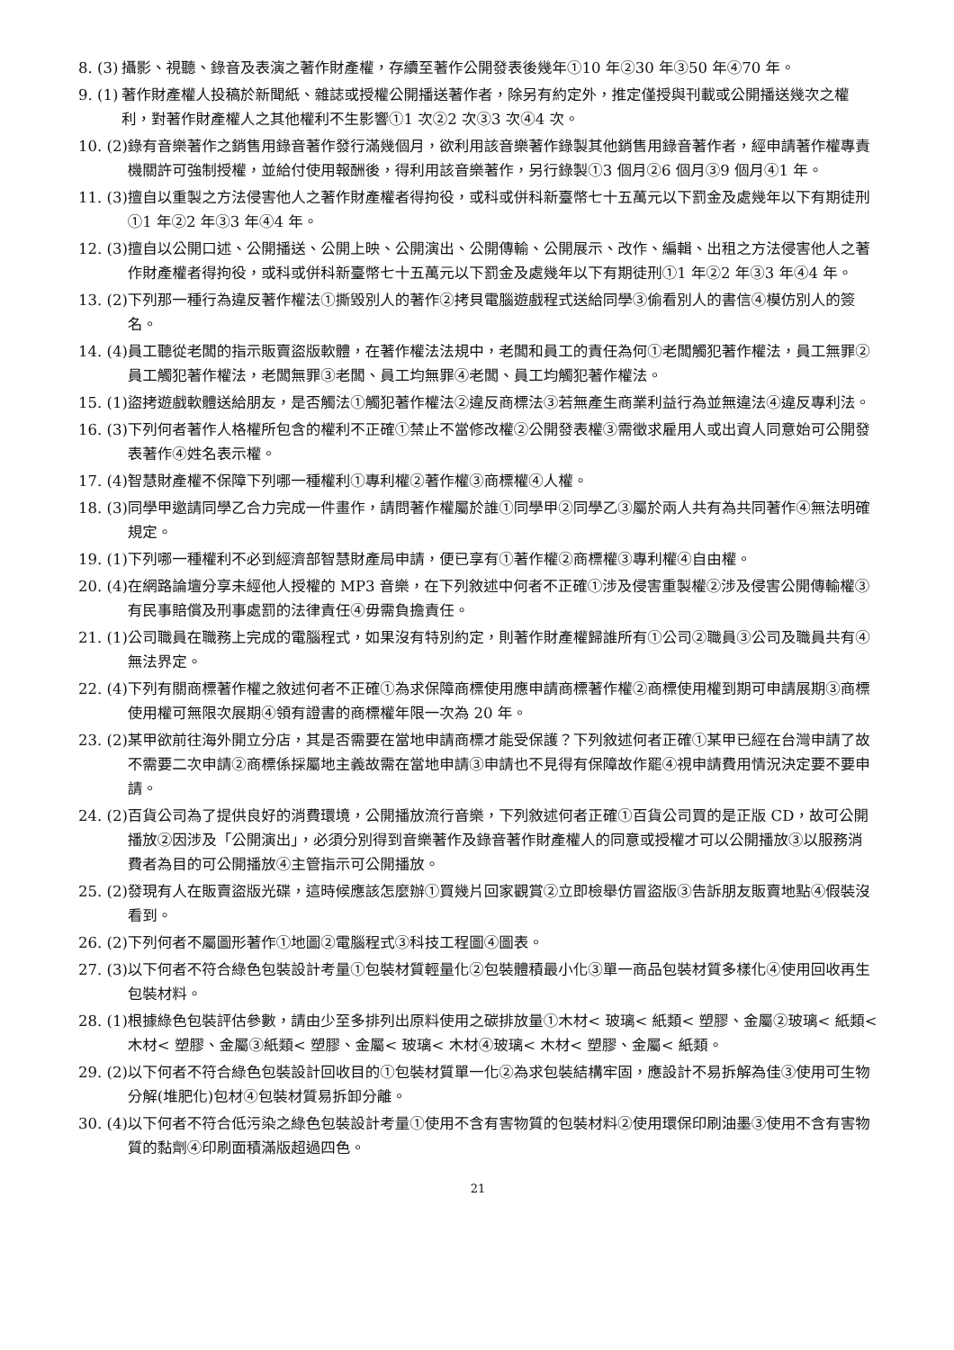8. (3) 攝影、視聽、錄音及表演之著作財產權，存續至著作公開發表後幾年①10 年②30 年③50 年④70 年。
9. (1) 著作財產權人投稿於新聞紙、雜誌或授權公開播送著作者，除另有約定外，推定僅授與刊載或公開播送幾次之權利，對著作財產權人之其他權利不生影響①1 次②2 次③3 次④4 次。
10. (2) 錄有音樂著作之銷售用錄音著作發行滿幾個月，欲利用該音樂著作錄製其他銷售用錄音著作者，經申請著作權專責機關許可強制授權，並給付使用報酬後，得利用該音樂著作，另行錄製①3 個月②6 個月③9 個月④1 年。
11. (3) 擅自以重製之方法侵害他人之著作財產權者得拘役，或科或併科新臺幣七十五萬元以下罰金及處幾年以下有期徒刑①1 年②2 年③3 年④4 年。
12. (3) 擅自以公開口述、公開播送、公開上映、公開演出、公開傳輸、公開展示、改作、編輯、出租之方法侵害他人之著作財產權者得拘役，或科或併科新臺幣七十五萬元以下罰金及處幾年以下有期徒刑①1 年②2 年③3 年④4 年。
13. (2) 下列那一種行為違反著作權法①撕毀別人的著作②拷貝電腦遊戲程式送給同學③偷看別人的書信④模仿別人的簽名。
14. (4) 員工聽從老闆的指示販賣盜版軟體，在著作權法法規中，老闆和員工的責任為何①老闆觸犯著作權法，員工無罪②員工觸犯著作權法，老闆無罪③老闆、員工均無罪④老闆、員工均觸犯著作權法。
15. (1) 盜拷遊戲軟體送給朋友，是否觸法①觸犯著作權法②違反商標法③若無產生商業利益行為並無違法④違反專利法。
16. (3) 下列何者著作人格權所包含的權利不正確①禁止不當修改權②公開發表權③需徵求雇用人或出資人同意始可公開發表著作④姓名表示權。
17. (4) 智慧財產權不保障下列哪一種權利①專利權②著作權③商標權④人權。
18. (3) 同學甲邀請同學乙合力完成一件畫作，請問著作權屬於誰①同學甲②同學乙③屬於兩人共有為共同著作④無法明確規定。
19. (1) 下列哪一種權利不必到經濟部智慧財產局申請，便已享有①著作權②商標權③專利權④自由權。
20. (4) 在網路論壇分享未經他人授權的 MP3 音樂，在下列敘述中何者不正確①涉及侵害重製權②涉及侵害公開傳輸權③有民事賠償及刑事處罰的法律責任④毋需負擔責任。
21. (1) 公司職員在職務上完成的電腦程式，如果沒有特別約定，則著作財產權歸誰所有①公司②職員③公司及職員共有④無法界定。
22. (4) 下列有關商標著作權之敘述何者不正確①為求保障商標使用應申請商標著作權②商標使用權到期可申請展期③商標使用權可無限次展期④領有證書的商標權年限一次為 20 年。
23. (2) 某甲欲前往海外開立分店，其是否需要在當地申請商標才能受保護？下列敘述何者正確①某甲已經在台灣申請了故不需要二次申請②商標係採屬地主義故需在當地申請③申請也不見得有保障故作罷④視申請費用情況決定要不要申請。
24. (2) 百貨公司為了提供良好的消費環境，公開播放流行音樂，下列敘述何者正確①百貨公司買的是正版 CD，故可公開播放②因涉及「公開演出」，必須分別得到音樂著作及錄音著作財產權人的同意或授權才可以公開播放③以服務消費者為目的可公開播放④主管指示可公開播放。
25. (2) 發現有人在販賣盜版光碟，這時候應該怎麼辦①買幾片回家觀賞②立即檢舉仿冒盜版③告訴朋友販賣地點④假裝沒看到。
26. (2) 下列何者不屬圖形著作①地圖②電腦程式③科技工程圖④圖表。
27. (3) 以下何者不符合綠色包裝設計考量①包裝材質輕量化②包裝體積最小化③單一商品包裝材質多樣化④使用回收再生包裝材料。
28. (1) 根據綠色包裝評估參數，請由少至多排列出原料使用之碳排放量①木材< 玻璃< 紙類< 塑膠、金屬②玻璃< 紙類< 木材< 塑膠、金屬③紙類< 塑膠、金屬< 玻璃< 木材④玻璃< 木材< 塑膠、金屬< 紙類。
29. (2) 以下何者不符合綠色包裝設計回收目的①包裝材質單一化②為求包裝結構牢固，應設計不易拆解為佳③使用可生物分解(堆肥化)包材④包裝材質易拆卸分離。
30. (4) 以下何者不符合低污染之綠色包裝設計考量①使用不含有害物質的包裝材料②使用環保印刷油墨③使用不含有害物質的黏劑④印刷面積滿版超過四色。
21